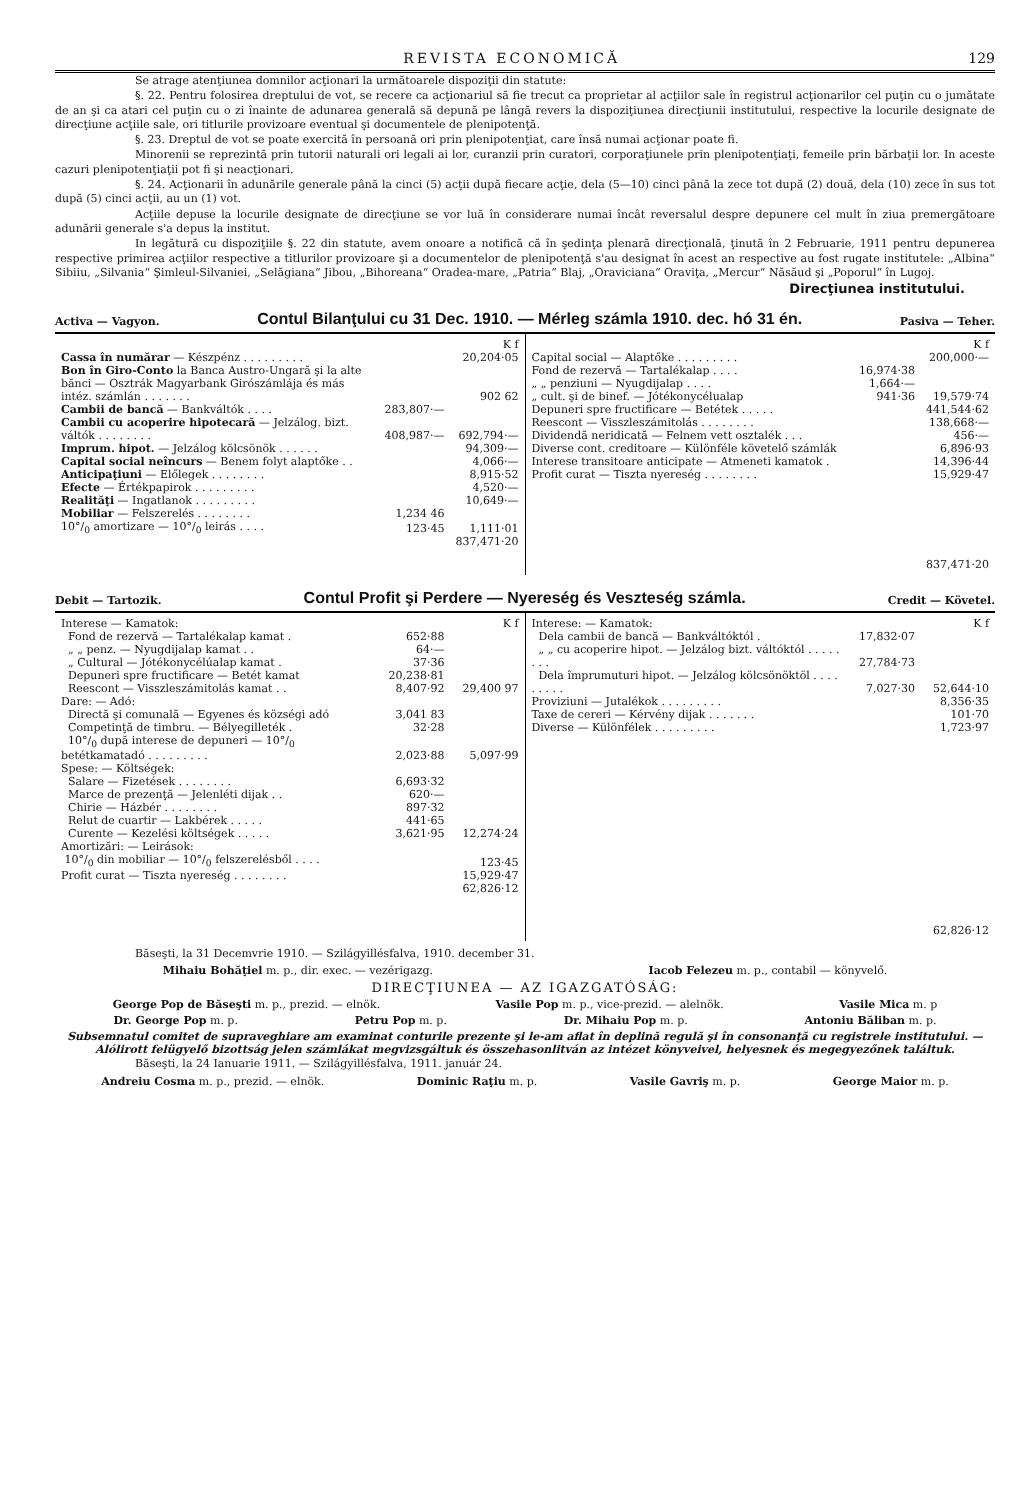REVISTA ECONOMICĂ 129
Se atrage atenţiunea domnilor acţionari la următoarele dispoziţii din statute:
§. 22. Pentru folosirea dreptului de vot, se recere ca acţionariul să fie trecut ca proprietar al acţiilor sale în registrul acţionarilor cel puţin cu o jumătate de an şi ca atari cel puţin cu o zi înainte de adunarea generală să depună pe lângă revers la dispoziţiunea direcţiunii institutului, respective la locurile designate de direcţiune acţiile sale, ori titlurile provizoare eventual şi documentele de plenipotenţă.
§. 23. Dreptul de vot se poate exercită în persoană ori prin plenipotenţiat, care însă numai acţionar poate fi.
Minorenii se reprezintă prin tutorii naturali ori legali ai lor, curanzii prin curatori, corporaţiunele prin plenipotenţiaţi, femeile prin bărbaţii lor. In aceste cazuri plenipotenţiaţii pot fi şi neacţionari.
§. 24. Acţionarii în adunările generale până la cinci (5) acţii după fiecare acţie, dela (5—10) cinci până la zece tot după (2) două, dela (10) zece în sus tot după (5) cinci acţii, au un (1) vot.
Acţiile depuse la locurile designate de direcţiune se vor luă în considerare numai încât reversalul despre depunere cel mult în ziua premergătoare adunării generale s'a depus la institut.
In legătură cu dispoziţiile §. 22 din statute, avem onoare a notifică că în şedinţa plenară direcţională, ţinută în 2 Februarie, 1911 pentru depunerea respective primirea acţiilor respective a titlurilor provizoare şi a documentelor de plenipotenţă s'au designat în acest an respective au fost rugate institutele: „Albina“ Sibiiu, „Silvania“ Şimleul-Silvaniei, „Selăgiana“ Jibou, „Bihoreana“ Oradea-mare, „Patria“ Blaj, „Oraviciana“ Oraviţa, „Mercur“ Năsăud şi „Poporul“ în Lugoj.
Direcţiunea institutului.
Activa — Vagyon. Contul Bilanţului cu 31 Dec. 1910. — Mérleg számla 1910. dec. hó 31 én. Pasiva — Teher.
| | | K f |
| Cassa în numărar — Készpénz . . . . . . . . . | | 20,204·05 |
| Bon în Giro-Conto la Banca Austro-Ungară şi la alte bănci — Osztrák Magyarbank Girószámlája és más intéz. számlán . . . . . . . | | 902 62 |
| Cambii de bancă — Bankváltók . . . . | 283,807·— | |
| Cambii cu acoperire hipotecară — Jelzálog. bizt. váltók . . . . . . . . | 408,987·— | 692,794·— |
| Imprum. hipot. — Jelzálog kölcsönök . . . . . . | | 94,309·— |
| Capital social neîncurs — Benem folyt alaptőke . . | | 4,066·— |
| Anticipaţiuni — Előlegek . . . . . . . . | | 8,915·52 |
| Efecte — Értékpapirok . . . . . . . . . | | 4,520·— |
| Realităţi — Ingatlanok . . . . . . . . . | | 10,649·— |
| Mobiliar — Felszerelés . . . . . . . . | 1,234 46 | |
| 10°/<sub>0</sub> amortizare — 10°/<sub>0</sub> leirás . . . . | 123·45 | 1,111·01 |
| | | 837,471·20 |
| | | K f |
| Capital social — Alaptőke . . . . . . . . . | | 200,000·— |
| Fond de rezervă — Tartalékalap . . . . | 16,974·38 | |
| „ „ penziuni — Nyugdijalap . . . . | 1,664·— | |
| „ cult. şi de binef. — Jótékonycélualap | 941·36 | 19,579·74 |
| Depuneri spre fructificare — Betétek . . . . . | | 441,544·62 |
| Reescont — Visszleszámitolás . . . . . . . . | | 138,668·— |
| Dividendă neridicată — Felnem vett osztalék . . . | | 456·— |
| Diverse cont. creditoare — Különféle követelő számlák | | 6,896·93 |
| Interese transitoare anticipate — Atmeneti kamatok . | | 14,396·44 |
| Profit curat — Tiszta nyereség . . . . . . . . | | 15,929·47 |
| | | 837,471·20 |
Debit — Tartozik. Contul Profit şi Perdere — Nyereség és Veszteség számla. Credit — Követel.
| Interese — Kamatok: | | K f |
| Fond de rezervă — Tartalékalap kamat . | 652·88 | |
| „ „ penz. — Nyugdijalap kamat . . | 64·— | |
| „ Cultural — Jótékonycélúalap kamat . | 37·36 | |
| Depuneri spre fructificare — Betét kamat | 20,238·81 | |
| Reescont — Visszleszámitolás kamat . . | 8,407·92 | 29,400 97 |
| Dare: — Adó: | | |
| Directă şi comunală — Egyenes és községi adó | 3,041 83 | |
| Competinţă de timbru. — Bélyegilleték . | 32·28 | |
| 10°/<sub>0</sub> după interese de depuneri — 10°/<sub>0</sub> betétkamatadó . . . . . . . . . | 2,023·88 | 5,097·99 |
| Spese: — Költségek: | | |
| Salare — Fizetések . . . . . . . . | 6,693·32 | |
| Marce de prezenţă — Jelenléti dijak . . | 620·— | |
| Chirie — Házbér . . . . . . . . | 897·32 | |
| Relut de cuartir — Lakbérek . . . . . | 441·65 | |
| Curente — Kezelési költségek . . . . . | 3,621·95 | 12,274·24 |
| Amortizări: — Leirások: | | |
| 10°/<sub>0</sub> din mobiliar — 10°/<sub>0</sub> felszerelésből . . . . | | 123·45 |
| Profit curat — Tiszta nyereség . . . . . . . . | | 15,929·47 |
| | | 62,826·12 |
| Interese: — Kamatok: | | K f |
| Dela cambii de bancă — Bankváltóktól . | 17,832·07 | |
| „ „ cu acoperire hipot. — Jelzálog bizt. váltóktól . . . . . . . . | 27,784·73 | |
| Dela împrumuturi hipot. — Jelzálog kölcsönöktöl . . . . . . . . . | 7,027·30 | 52,644·10 |
| Proviziuni — Jutalékok . . . . . . . . . | | 8,356·35 |
| Taxe de cereri — Kérvény dijak . . . . . . . | | 101·70 |
| Diverse — Különfélek . . . . . . . . . | | 1,723·97 |
| | | 62,826·12 |
Băseşti, la 31 Decemvrie 1910. — Szilágyillésfalva, 1910. december 31.
Mihaiu Bohăţiel m. p., dir. exec. — vezérigazg. Iacob Felezeu m. p., contabil — könyvelő.
DIRECŢIUNEA — AZ IGAZGATÓSÁG:
George Pop de Băseşti m. p., prezid. — elnök. Vasile Pop m. p., vice-prezid. — alelnök. Vasile Mica m. p
Dr. George Pop m. p. Petru Pop m. p. Dr. Mihaiu Pop m. p. Antoniu Băliban m. p.
Subsemnatul comitet de supraveghiare am examinat conturile prezente şi le-am aflat în deplină regulă şi în consonanţă cu registrele institutului. — Alólirott felügyelő bizottság jelen számlákat megvizsgáltuk és összehasonlitván az intézet könyveivel, helyesnek és megegyezőnek találtuk.
Băseşti, la 24 Ianuarie 1911. — Szilágyillésfalva, 1911. január 24.
Andreiu Cosma m. p., prezid. — elnök. Dominic Raţiu m. p. Vasile Gavriş m. p. George Maior m. p.